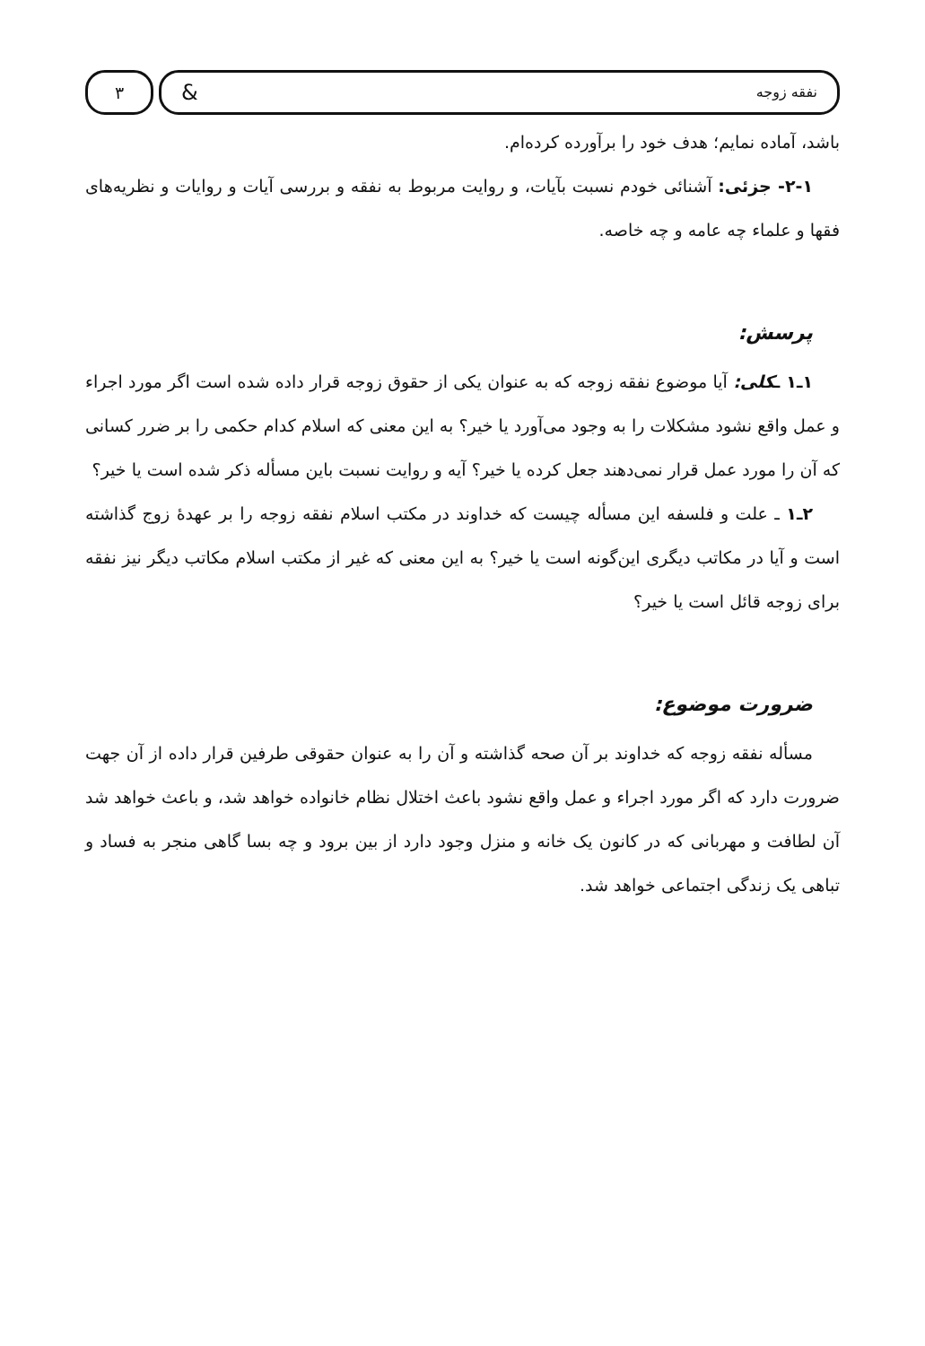نفقه زوجه &
۳
باشد، آماده نمایم؛ هدف خود را برآورده کرده‌ام.
۲-۱- جزئی: آشنائی خودم نسبت بآیات، و روایت مربوط به نفقه و بررسی آیات و روایات و نظریه‌های فقها و علماء چه عامه و چه خاصه.
پرسش:
۱ـ۱ ـکلی: آیا موضوع نفقه زوجه که به عنوان یکی از حقوق زوجه قرار داده شده است اگر مورد اجراء و عمل واقع نشود مشکلات را به وجود می‌آورد یا خیر؟ به این معنی که اسلام کدام حکمی را بر ضرر کسانی که آن را مورد عمل قرار نمی‌دهند جعل کرده یا خیر؟ آیه و روایت نسبت باین مسأله ذکر شده است یا خیر؟
۲ـ۱ ـ علت و فلسفه این مسأله چیست که خداوند در مکتب اسلام نفقه زوجه را بر عهدهٔ زوج گذاشته است و آیا در مکاتب دیگری این‌گونه است یا خیر؟ به این معنی که غیر از مکتب اسلام مکاتب دیگر نیز نفقه برای زوجه قائل است یا خیر؟
ضرورت موضوع:
مسأله نفقه زوجه که خداوند بر آن صحه گذاشته و آن را به عنوان حقوقی طرفین قرار داده از آن جهت ضرورت دارد که اگر مورد اجراء و عمل واقع نشود باعث اختلال نظام خانواده خواهد شد، و باعث خواهد شد آن لطافت و مهربانی که در کانون یک خانه و منزل وجود دارد از بین برود و چه بسا گاهی منجر به فساد و تباهی یک زندگی اجتماعی خواهد شد.